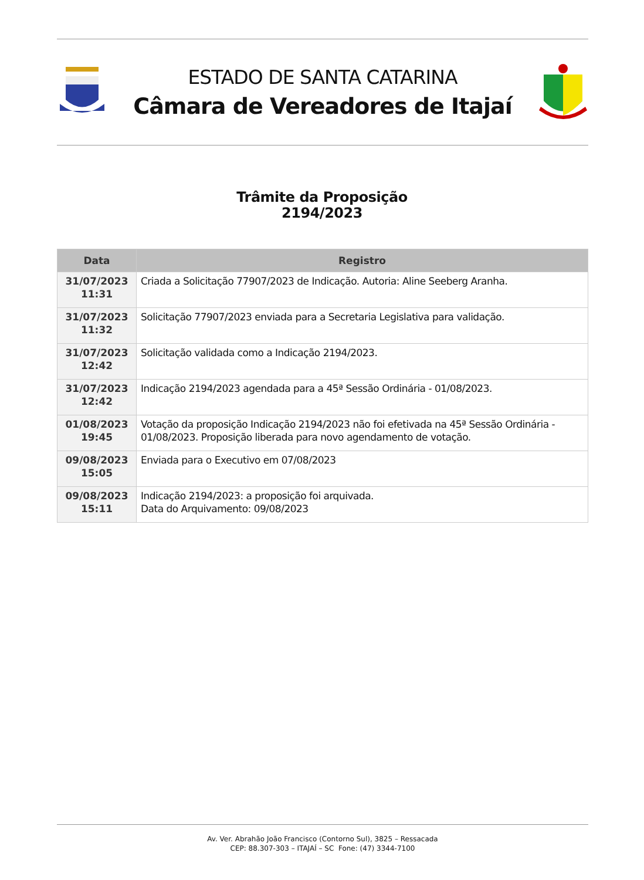ESTADO DE SANTA CATARINA
Câmara de Vereadores de Itajaí
Trâmite da Proposição
2194/2023
| Data | Registro |
| --- | --- |
| 31/07/2023 11:31 | Criada a Solicitação 77907/2023 de Indicação. Autoria: Aline Seeberg Aranha. |
| 31/07/2023 11:32 | Solicitação 77907/2023 enviada para a Secretaria Legislativa para validação. |
| 31/07/2023 12:42 | Solicitação validada como a Indicação 2194/2023. |
| 31/07/2023 12:42 | Indicação 2194/2023 agendada para a 45ª Sessão Ordinária - 01/08/2023. |
| 01/08/2023 19:45 | Votação da proposição Indicação 2194/2023 não foi efetivada na 45ª Sessão Ordinária - 01/08/2023. Proposição liberada para novo agendamento de votação. |
| 09/08/2023 15:05 | Enviada para o Executivo em 07/08/2023 |
| 09/08/2023 15:11 | Indicação 2194/2023: a proposição foi arquivada. Data do Arquivamento: 09/08/2023 |
Av. Ver. Abrahão João Francisco (Contorno Sul), 3825 – Ressacada
CEP: 88.307-303 – ITAJAÍ – SC Fone: (47) 3344-7100